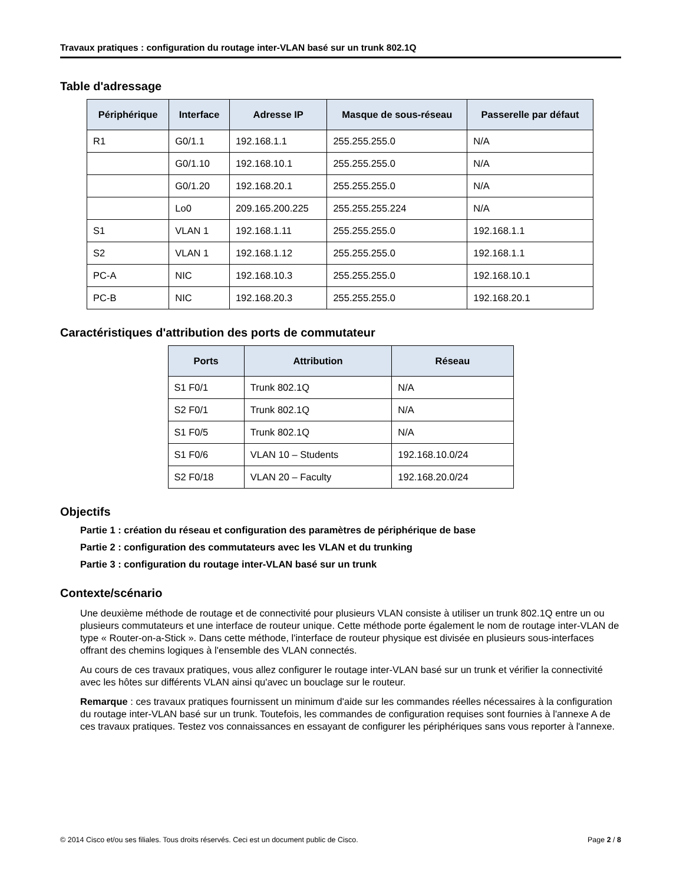Travaux pratiques : configuration du routage inter-VLAN basé sur un trunk 802.1Q
Table d'adressage
| Périphérique | Interface | Adresse IP | Masque de sous-réseau | Passerelle par défaut |
| --- | --- | --- | --- | --- |
| R1 | G0/1.1 | 192.168.1.1 | 255.255.255.0 | N/A |
| | G0/1.10 | 192.168.10.1 | 255.255.255.0 | N/A |
| | G0/1.20 | 192.168.20.1 | 255.255.255.0 | N/A |
| | Lo0 | 209.165.200.225 | 255.255.255.224 | N/A |
| S1 | VLAN 1 | 192.168.1.11 | 255.255.255.0 | 192.168.1.1 |
| S2 | VLAN 1 | 192.168.1.12 | 255.255.255.0 | 192.168.1.1 |
| PC-A | NIC | 192.168.10.3 | 255.255.255.0 | 192.168.10.1 |
| PC-B | NIC | 192.168.20.3 | 255.255.255.0 | 192.168.20.1 |
Caractéristiques d'attribution des ports de commutateur
| Ports | Attribution | Réseau |
| --- | --- | --- |
| S1 F0/1 | Trunk 802.1Q | N/A |
| S2 F0/1 | Trunk 802.1Q | N/A |
| S1 F0/5 | Trunk 802.1Q | N/A |
| S1 F0/6 | VLAN 10 – Students | 192.168.10.0/24 |
| S2 F0/18 | VLAN 20 – Faculty | 192.168.20.0/24 |
Objectifs
Partie 1 : création du réseau et configuration des paramètres de périphérique de base
Partie 2 : configuration des commutateurs avec les VLAN et du trunking
Partie 3 : configuration du routage inter-VLAN basé sur un trunk
Contexte/scénario
Une deuxième méthode de routage et de connectivité pour plusieurs VLAN consiste à utiliser un trunk 802.1Q entre un ou plusieurs commutateurs et une interface de routeur unique. Cette méthode porte également le nom de routage inter-VLAN de type « Router-on-a-Stick ». Dans cette méthode, l'interface de routeur physique est divisée en plusieurs sous-interfaces offrant des chemins logiques à l'ensemble des VLAN connectés.
Au cours de ces travaux pratiques, vous allez configurer le routage inter-VLAN basé sur un trunk et vérifier la connectivité avec les hôtes sur différents VLAN ainsi qu'avec un bouclage sur le routeur.
Remarque : ces travaux pratiques fournissent un minimum d'aide sur les commandes réelles nécessaires à la configuration du routage inter-VLAN basé sur un trunk. Toutefois, les commandes de configuration requises sont fournies à l'annexe A de ces travaux pratiques. Testez vos connaissances en essayant de configurer les périphériques sans vous reporter à l'annexe.
© 2014 Cisco et/ou ses filiales. Tous droits réservés. Ceci est un document public de Cisco. Page 2 / 8